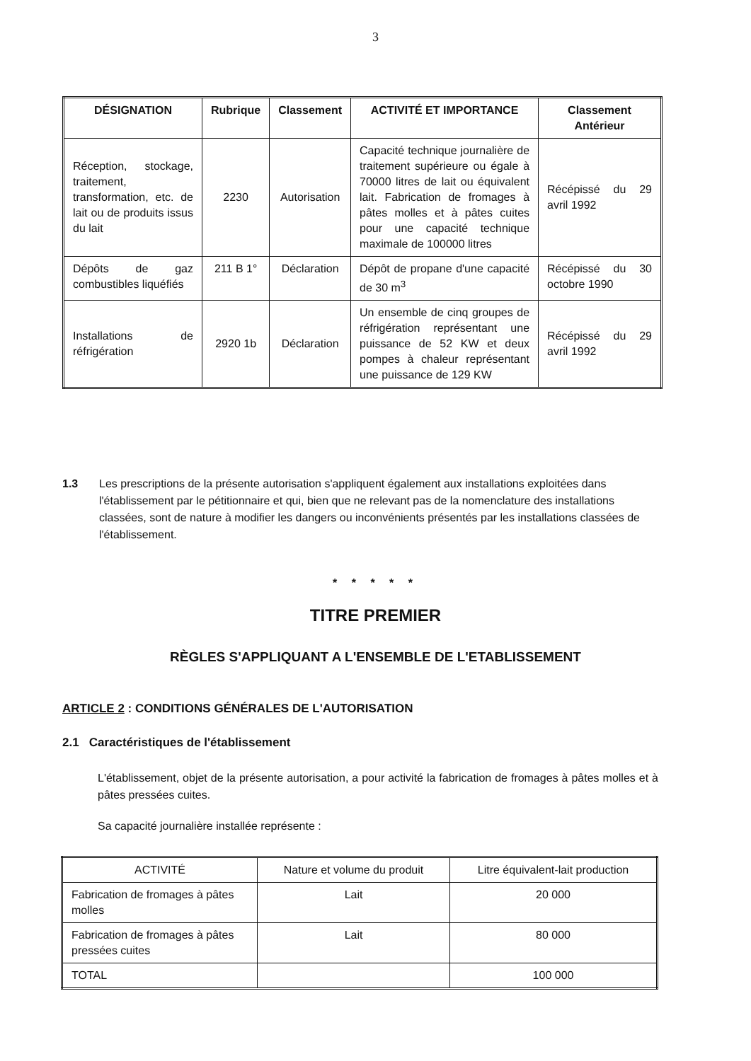3
| DÉSIGNATION | Rubrique | Classement | ACTIVITÉ ET IMPORTANCE | Classement Antérieur |
| --- | --- | --- | --- | --- |
| Réception, stockage, traitement, transformation, etc. de lait ou de produits issus du lait | 2230 | Autorisation | Capacité technique journalière de traitement supérieure ou égale à 70000 litres de lait ou équivalent lait. Fabrication de fromages à pâtes molles et à pâtes cuites pour une capacité technique maximale de 100000 litres | Récépissé du 29 avril 1992 |
| Dépôts de gaz combustibles liquéfiés | 211 B 1° | Déclaration | Dépôt de propane d'une capacité de 30 m<sup>3</sup> | Récépissé du 30 octobre 1990 |
| Installations de réfrigération | 2920 1b | Déclaration | Un ensemble de cinq groupes de réfrigération représentant une puissance de 52 KW et deux pompes à chaleur représentant une puissance de 129 KW | Récépissé du 29 avril 1992 |
1.3 Les prescriptions de la présente autorisation s'appliquent également aux installations exploitées dans l'établissement par le pétitionnaire et qui, bien que ne relevant pas de la nomenclature des installations classées, sont de nature à modifier les dangers ou inconvénients présentés par les installations classées de l'établissement.
* * * * *
TITRE PREMIER
RÈGLES S'APPLIQUANT A L'ENSEMBLE DE L'ETABLISSEMENT
ARTICLE 2 : CONDITIONS GÉNÉRALES DE L'AUTORISATION
2.1 Caractéristiques de l'établissement
L'établissement, objet de la présente autorisation, a pour activité la fabrication de fromages à pâtes molles et à pâtes pressées cuites.
Sa capacité journalière installée représente :
| ACTIVITÉ | Nature et volume du produit | Litre équivalent-lait production |
| --- | --- | --- |
| Fabrication de fromages à pâtes molles | Lait | 20 000 |
| Fabrication de fromages à pâtes pressées cuites | Lait | 80 000 |
| TOTAL | | 100 000 |